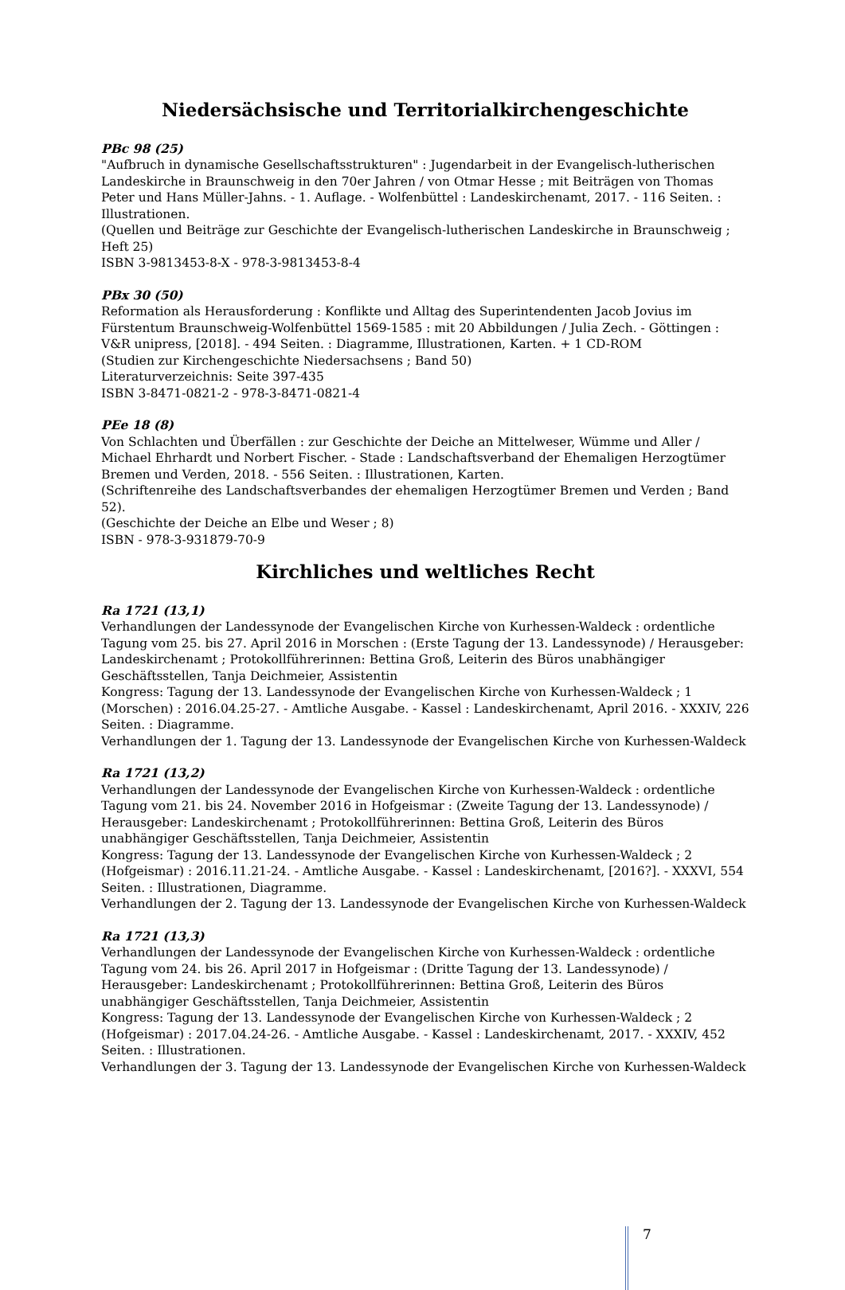Niedersächsische und Territorialkirchengeschichte
PBc 98 (25)
"Aufbruch in dynamische Gesellschaftsstrukturen" : Jugendarbeit in der Evangelisch-lutherischen Landeskirche in Braunschweig in den 70er Jahren / von Otmar Hesse ; mit Beiträgen von Thomas Peter und Hans Müller-Jahns. - 1. Auflage. - Wolfenbüttel : Landeskirchenamt, 2017. - 116 Seiten. : Illustrationen.
(Quellen und Beiträge zur Geschichte der Evangelisch-lutherischen Landeskirche in Braunschweig ; Heft 25)
ISBN 3-9813453-8-X - 978-3-9813453-8-4
PBx 30 (50)
Reformation als Herausforderung : Konflikte und Alltag des Superintendenten Jacob Jovius im Fürstentum Braunschweig-Wolfenbüttel 1569-1585 : mit 20 Abbildungen / Julia Zech. - Göttingen : V&R unipress, [2018]. - 494 Seiten. : Diagramme, Illustrationen, Karten. + 1 CD-ROM
(Studien zur Kirchengeschichte Niedersachsens ; Band 50)
Literaturverzeichnis: Seite 397-435
ISBN 3-8471-0821-2 - 978-3-8471-0821-4
PEe 18 (8)
Von Schlachten und Überfällen : zur Geschichte der Deiche an Mittelweser, Wümme und Aller / Michael Ehrhardt und Norbert Fischer. - Stade : Landschaftsverband der Ehemaligen Herzogtümer Bremen und Verden, 2018. - 556 Seiten. : Illustrationen, Karten.
(Schriftenreihe des Landschaftsverbandes der ehemaligen Herzogtümer Bremen und Verden ; Band 52).
(Geschichte der Deiche an Elbe und Weser ; 8)
ISBN - 978-3-931879-70-9
Kirchliches und weltliches Recht
Ra 1721 (13,1)
Verhandlungen der Landessynode der Evangelischen Kirche von Kurhessen-Waldeck : ordentliche Tagung vom 25. bis 27. April 2016 in Morschen : (Erste Tagung der 13. Landessynode) / Herausgeber: Landeskirchenamt ; Protokollführerinnen: Bettina Groß, Leiterin des Büros unabhängiger Geschäftsstellen, Tanja Deichmeier, Assistentin
Kongress: Tagung der 13. Landessynode der Evangelischen Kirche von Kurhessen-Waldeck ; 1 (Morschen) : 2016.04.25-27. - Amtliche Ausgabe. - Kassel : Landeskirchenamt, April 2016. - XXXIV, 226 Seiten. : Diagramme.
Verhandlungen der 1. Tagung der 13. Landessynode der Evangelischen Kirche von Kurhessen-Waldeck
Ra 1721 (13,2)
Verhandlungen der Landessynode der Evangelischen Kirche von Kurhessen-Waldeck : ordentliche Tagung vom 21. bis 24. November 2016 in Hofgeismar : (Zweite Tagung der 13. Landessynode) / Herausgeber: Landeskirchenamt ; Protokollführerinnen: Bettina Groß, Leiterin des Büros unabhängiger Geschäftsstellen, Tanja Deichmeier, Assistentin
Kongress: Tagung der 13. Landessynode der Evangelischen Kirche von Kurhessen-Waldeck ; 2 (Hofgeismar) : 2016.11.21-24. - Amtliche Ausgabe. - Kassel : Landeskirchenamt, [2016?]. - XXXVI, 554 Seiten. : Illustrationen, Diagramme.
Verhandlungen der 2. Tagung der 13. Landessynode der Evangelischen Kirche von Kurhessen-Waldeck
Ra 1721 (13,3)
Verhandlungen der Landessynode der Evangelischen Kirche von Kurhessen-Waldeck : ordentliche Tagung vom 24. bis 26. April 2017 in Hofgeismar : (Dritte Tagung der 13. Landessynode) / Herausgeber: Landeskirchenamt ; Protokollführerinnen: Bettina Groß, Leiterin des Büros unabhängiger Geschäftsstellen, Tanja Deichmeier, Assistentin
Kongress: Tagung der 13. Landessynode der Evangelischen Kirche von Kurhessen-Waldeck ; 2 (Hofgeismar) : 2017.04.24-26. - Amtliche Ausgabe. - Kassel : Landeskirchenamt, 2017. - XXXIV, 452 Seiten. : Illustrationen.
Verhandlungen der 3. Tagung der 13. Landessynode der Evangelischen Kirche von Kurhessen-Waldeck
7